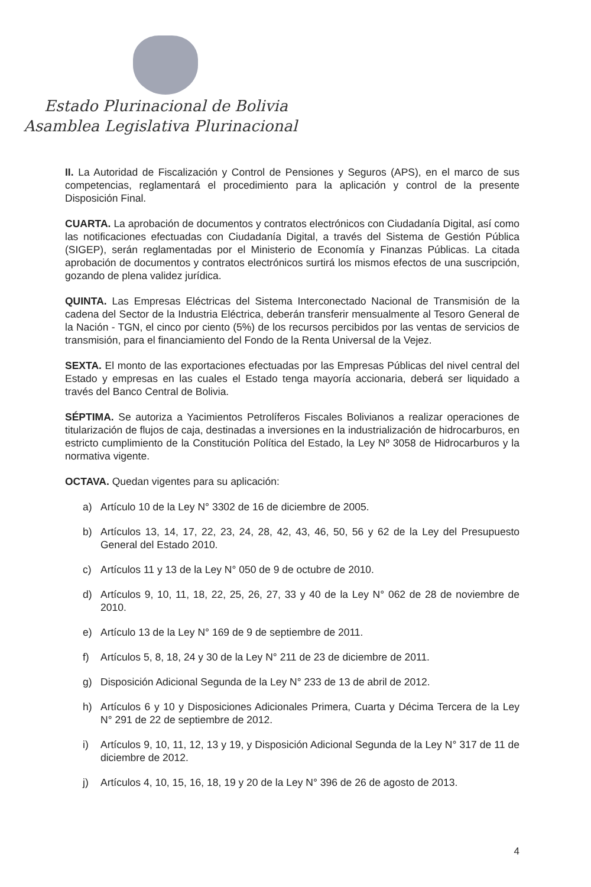Estado Plurinacional de Bolivia
Asamblea Legislativa Plurinacional
II. La Autoridad de Fiscalización y Control de Pensiones y Seguros (APS), en el marco de sus competencias, reglamentará el procedimiento para la aplicación y control de la presente Disposición Final.
CUARTA. La aprobación de documentos y contratos electrónicos con Ciudadanía Digital, así como las notificaciones efectuadas con Ciudadanía Digital, a través del Sistema de Gestión Pública (SIGEP), serán reglamentadas por el Ministerio de Economía y Finanzas Públicas. La citada aprobación de documentos y contratos electrónicos surtirá los mismos efectos de una suscripción, gozando de plena validez jurídica.
QUINTA. Las Empresas Eléctricas del Sistema Interconectado Nacional de Transmisión de la cadena del Sector de la Industria Eléctrica, deberán transferir mensualmente al Tesoro General de la Nación - TGN, el cinco por ciento (5%) de los recursos percibidos por las ventas de servicios de transmisión, para el financiamiento del Fondo de la Renta Universal de la Vejez.
SEXTA. El monto de las exportaciones efectuadas por las Empresas Públicas del nivel central del Estado y empresas en las cuales el Estado tenga mayoría accionaria, deberá ser liquidado a través del Banco Central de Bolivia.
SÉPTIMA. Se autoriza a Yacimientos Petrolíferos Fiscales Bolivianos a realizar operaciones de titularización de flujos de caja, destinadas a inversiones en la industrialización de hidrocarburos, en estricto cumplimiento de la Constitución Política del Estado, la Ley Nº 3058 de Hidrocarburos y la normativa vigente.
OCTAVA. Quedan vigentes para su aplicación:
a) Artículo 10 de la Ley N° 3302 de 16 de diciembre de 2005.
b) Artículos 13, 14, 17, 22, 23, 24, 28, 42, 43, 46, 50, 56 y 62 de la Ley del Presupuesto General del Estado 2010.
c) Artículos 11 y 13 de la Ley N° 050 de 9 de octubre de 2010.
d) Artículos 9, 10, 11, 18, 22, 25, 26, 27, 33 y 40 de la Ley N° 062 de 28 de noviembre de 2010.
e) Artículo 13 de la Ley N° 169 de 9 de septiembre de 2011.
f) Artículos 5, 8, 18, 24 y 30 de la Ley N° 211 de 23 de diciembre de 2011.
g) Disposición Adicional Segunda de la Ley N° 233 de 13 de abril de 2012.
h) Artículos 6 y 10 y Disposiciones Adicionales Primera, Cuarta y Décima Tercera de la Ley N° 291 de 22 de septiembre de 2012.
i) Artículos 9, 10, 11, 12, 13 y 19, y Disposición Adicional Segunda de la Ley N° 317 de 11 de diciembre de 2012.
j) Artículos 4, 10, 15, 16, 18, 19 y 20 de la Ley N° 396 de 26 de agosto de 2013.
4